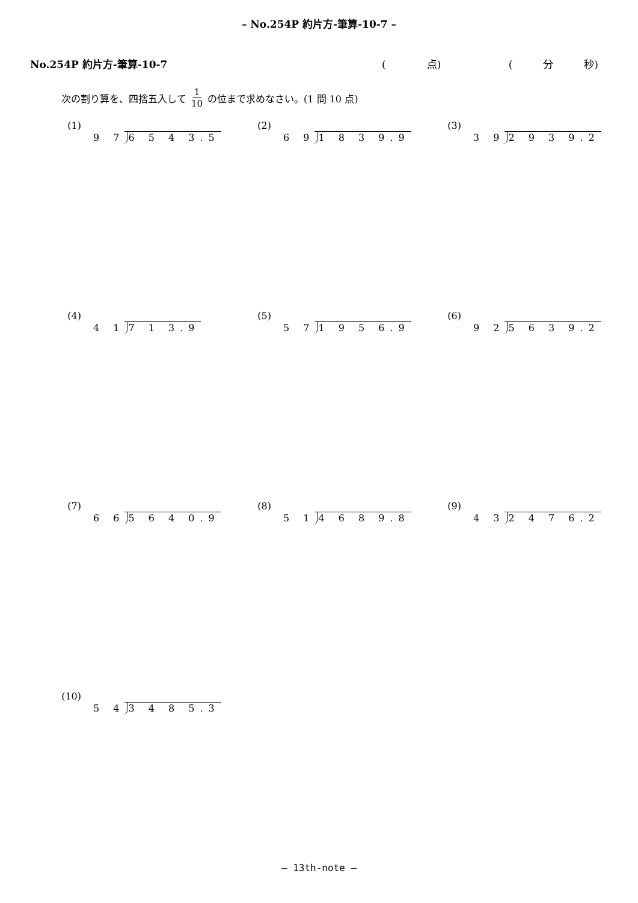– No.254P 約片方-筆算-10-7 –
No.254P 約片方-筆算-10-7 (　　　　点) (　　　分　　　秒)
次の割り算を、四捨五入して 1 10 の位まで求めなさい。(1 問 10 点)
(1)
9 7 6 5 4 3.5
(2)
6 9 1 8 3 9.9
(3)
3 9 2 9 3 9.2
(4)
4 1 7 1 3.9
(5)
5 7 1 9 5 6.9
(6)
9 2 5 6 3 9.2
(7)
6 6 5 6 4 0.9
(8)
5 1 4 6 8 9.8
(9)
4 3 2 4 7 6.2
(10)
5 4 3 4 8 5.3
– 13th-note –